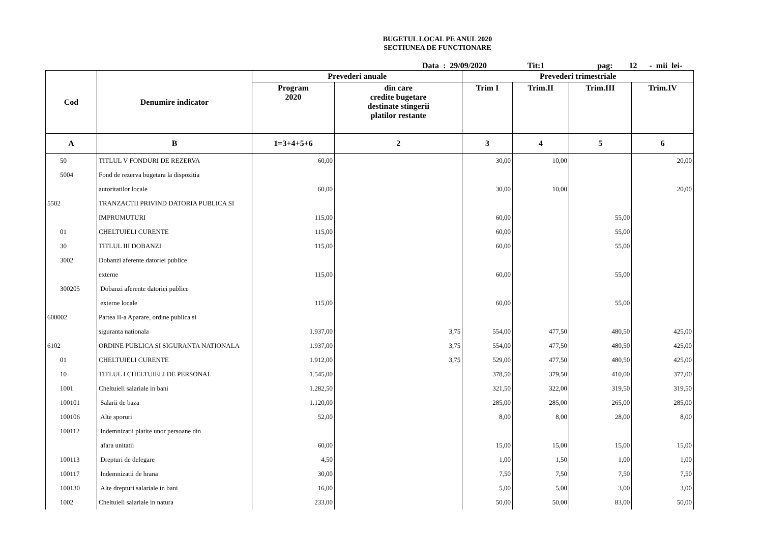BUGETUL LOCAL PE ANUL 2020
SECTIUNEA DE FUNCTIONARE
Data : 29/09/2020 Tit:1 pag: 12 - mii lei-
| Cod | Denumire indicator | Prevederi anuale | | Prevederi trimestriale | | | |
| --- | --- | --- | --- | --- | --- | --- | --- |
| | | Program 2020 | din care credite bugetare destinate stingerii platilor restante | Trim I | Trim.II | Trim.III | Trim.IV |
| A | B | 1=3+4+5+6 | 2 | 3 | 4 | 5 | 6 |
| 50 | TITLUL V FONDURI DE REZERVA | 60,00 | | 30,00 | 10,00 | | 20,00 |
| 5004 | Fond de rezerva bugetara la dispozitia | | | | | | |
| | autoritatilor locale | 60,00 | | 30,00 | 10,00 | | 20,00 |
| 5502 | TRANZACTII PRIVIND DATORIA PUBLICA SI | | | | | | |
| | IMPRUMUTURI | 115,00 | | 60,00 | | 55,00 | |
| 01 | CHELTUIELI CURENTE | 115,00 | | 60,00 | | 55,00 | |
| 30 | TITLUL III DOBANZI | 115,00 | | 60,00 | | 55,00 | |
| 3002 | Dobanzi aferente datoriei publice | | | | | | |
| | externe | 115,00 | | 60,00 | | 55,00 | |
| 300205 | Dobanzi aferente datoriei publice | | | | | | |
| | externe locale | 115,00 | | 60,00 | | 55,00 | |
| 600002 | Partea II-a Aparare, ordine publica si | | | | | | |
| | siguranta nationala | 1.937,00 | 3,75 | 554,00 | 477,50 | 480,50 | 425,00 |
| 6102 | ORDINE PUBLICA SI SIGURANTA NATIONALA | 1.937,00 | 3,75 | 554,00 | 477,50 | 480,50 | 425,00 |
| 01 | CHELTUIELI CURENTE | 1.912,00 | 3,75 | 529,00 | 477,50 | 480,50 | 425,00 |
| 10 | TITLUL I CHELTUIELI DE PERSONAL | 1.545,00 | | 378,50 | 379,50 | 410,00 | 377,00 |
| 1001 | Cheltuieli salariale in bani | 1.282,50 | | 321,50 | 322,00 | 319,50 | 319,50 |
| 100101 | Salarii de baza | 1.120,00 | | 285,00 | 285,00 | 265,00 | 285,00 |
| 100106 | Alte sporuri | 52,00 | | 8,00 | 8,00 | 28,00 | 8,00 |
| 100112 | Indemnizatii platite unor persoane din | | | | | | |
| | afara unitatii | 60,00 | | 15,00 | 15,00 | 15,00 | 15,00 |
| 100113 | Drepturi de delegare | 4,50 | | 1,00 | 1,50 | 1,00 | 1,00 |
| 100117 | Indemnizatii de hrana | 30,00 | | 7,50 | 7,50 | 7,50 | 7,50 |
| 100130 | Alte drepturi salariale in bani | 16,00 | | 5,00 | 5,00 | 3,00 | 3,00 |
| 1002 | Cheltuieli salariale in natura | 233,00 | | 50,00 | 50,00 | 83,00 | 50,00 |